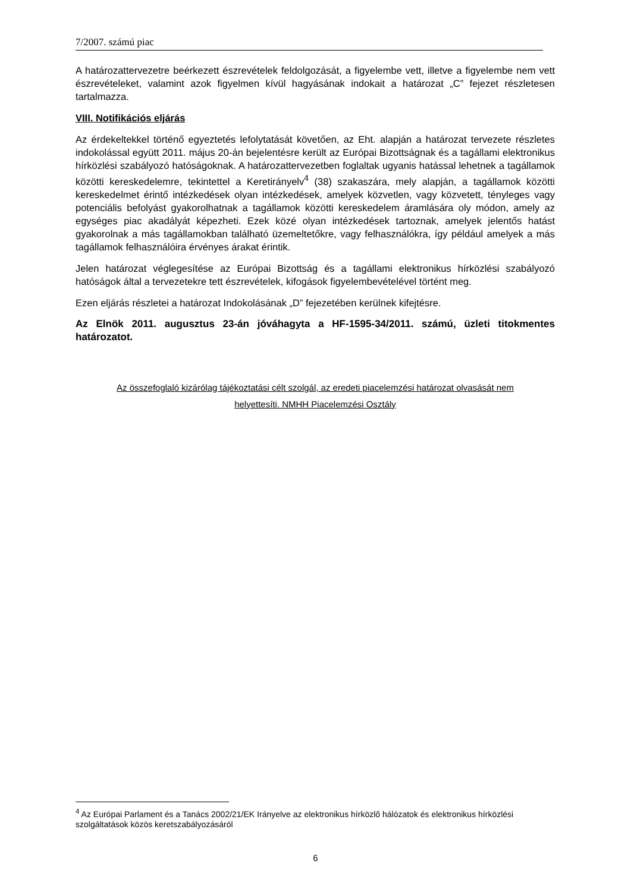7/2007. számú piac
A határozattervezetre beérkezett észrevételek feldolgozását, a figyelembe vett, illetve a figyelembe nem vett észrevételeket, valamint azok figyelmen kívül hagyásának indokait a határozat „C” fejezet részletesen tartalmazza.
VIII. Notifikációs eljárás
Az érdekeltekkel történő egyeztetés lefolytatását követően, az Eht. alapján a határozat tervezete részletes indokolással együtt 2011. május 20-án bejelentésre került az Európai Bizottságnak és a tagállami elektronikus hírközlési szabályozó hatóságoknak. A határozattervezetben foglaltak ugyanis hatással lehetnek a tagállamok közötti kereskedelemre, tekintettel a Keretirányelv<sup>4</sup> (38) szakaszára, mely alapján, a tagállamok közötti kereskedelmet érintő intézkedések olyan intézkedések, amelyek közvetlen, vagy közvetett, tényleges vagy potenciális befolyást gyakorolhatnak a tagállamok közötti kereskedelem áramlására oly módon, amely az egységes piac akadályát képezheti. Ezek közé olyan intézkedések tartoznak, amelyek jelentős hatást gyakorolnak a más tagállamokban található üzemeltetőkre, vagy felhasználókra, így például amelyek a más tagállamok felhasználóira érvényes árakat érintik.
Jelen határozat véglegesítése az Európai Bizottság és a tagállami elektronikus hírközlési szabályozó hatóságok által a tervezetekre tett észrevételek, kifogások figyelembevételével történt meg.
Ezen eljárás részletei a határozat Indokolásának „D” fejezetében kerülnek kifejtésre.
Az Elnök 2011. augusztus 23-án jóváhagyta a HF-1595-34/2011. számú, üzleti titokmentes határozatot.
Az összefoglaló kizárólag tájékoztatási célt szolgál, az eredeti piacelemzési határozat olvasását nem
helyettesíti. NMHH Piacelemzési Osztály
<sup>4</sup> Az Európai Parlament és a Tanács 2002/21/EK Irányelve az elektronikus hírközlő hálózatok és elektronikus hírközlési szolgáltatások közös keretszabályozásáról
6